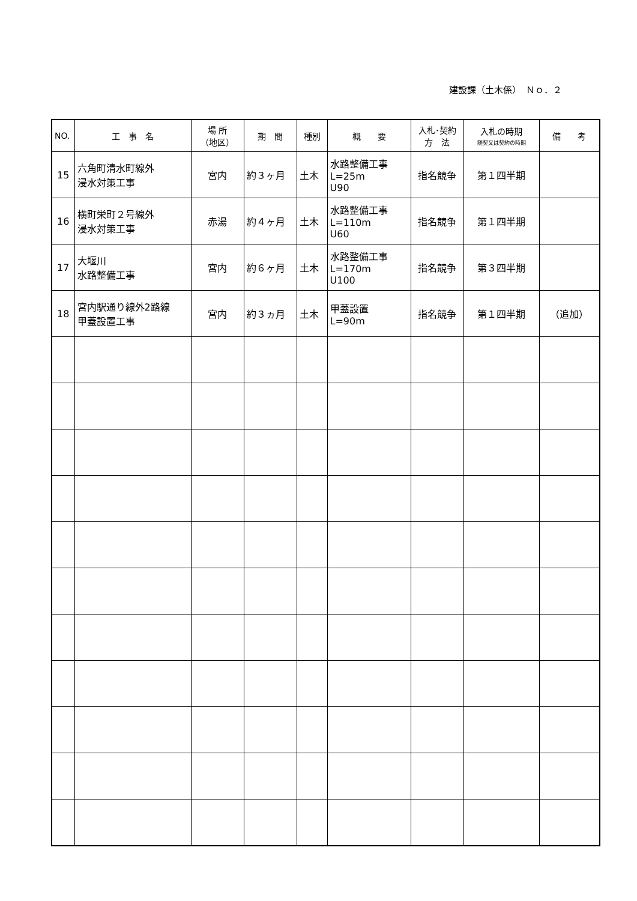建設課（土木係）　Ｎｏ．２
| NO. | 工 事 名 | 場 所 （地区） | 期 間 | 種別 | 概 要 | 入札･契約 方 法 | 入札の時期 随契又は契約の時期 | 備 考 |
| --- | --- | --- | --- | --- | --- | --- | --- | --- |
| 15 | 六角町清水町線外 浸水対策工事 | 宮内 | 約３ヶ月 | 土木 | 水路整備工事 L=25m U90 | 指名競争 | 第１四半期 | |
| 16 | 横町栄町２号線外 浸水対策工事 | 赤湯 | 約４ヶ月 | 土木 | 水路整備工事 L=110m U60 | 指名競争 | 第１四半期 | |
| 17 | 大堰川 水路整備工事 | 宮内 | 約６ヶ月 | 土木 | 水路整備工事 L=170m U100 | 指名競争 | 第３四半期 | |
| 18 | 宮内駅通り線外2路線 甲蓋設置工事 | 宮内 | 約３ヵ月 | 土木 | 甲蓋設置 L=90m | 指名競争 | 第１四半期 | （追加） |